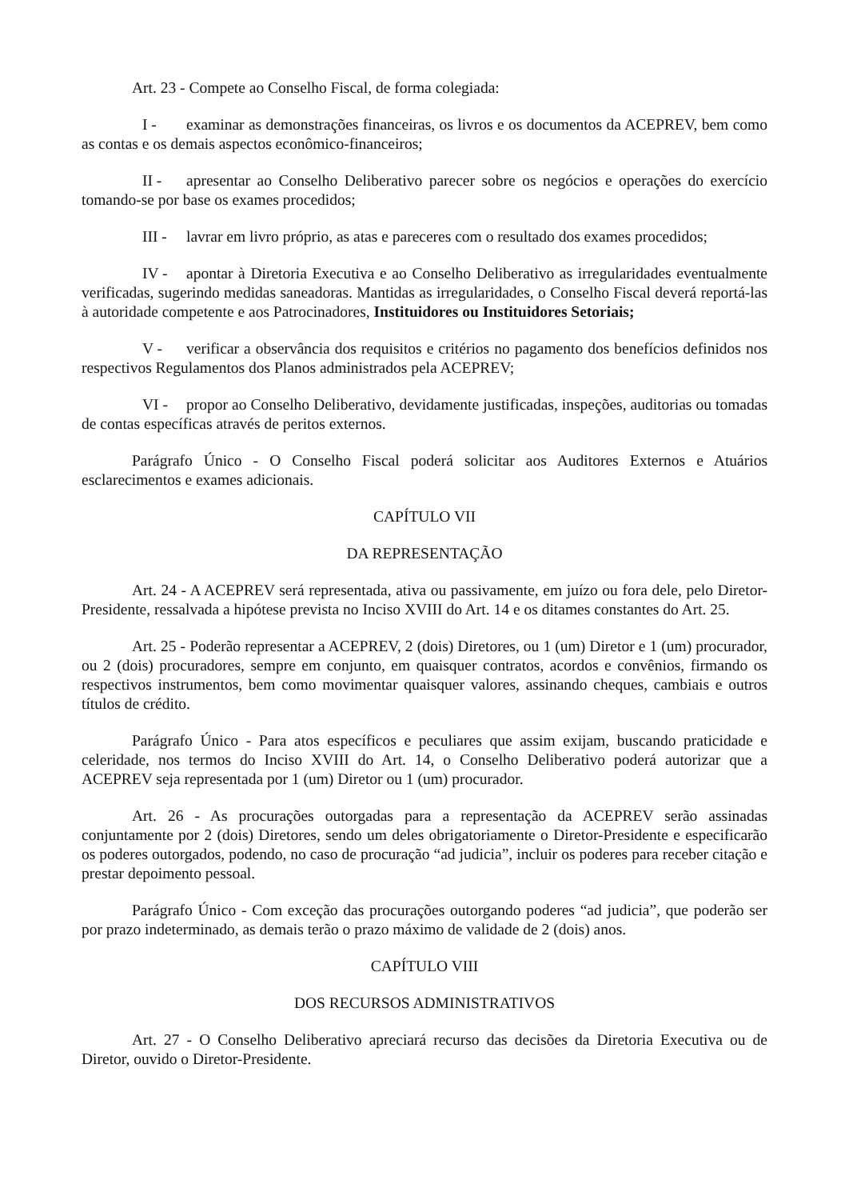Art. 23 - Compete ao Conselho Fiscal, de forma colegiada:
I - examinar as demonstrações financeiras, os livros e os documentos da ACEPREV, bem como as contas e os demais aspectos econômico-financeiros;
II - apresentar ao Conselho Deliberativo parecer sobre os negócios e operações do exercício tomando-se por base os exames procedidos;
III - lavrar em livro próprio, as atas e pareceres com o resultado dos exames procedidos;
IV - apontar à Diretoria Executiva e ao Conselho Deliberativo as irregularidades eventualmente verificadas, sugerindo medidas saneadoras. Mantidas as irregularidades, o Conselho Fiscal deverá reportá-las à autoridade competente e aos Patrocinadores, Instituidores ou Instituidores Setoriais;
V - verificar a observância dos requisitos e critérios no pagamento dos benefícios definidos nos respectivos Regulamentos dos Planos administrados pela ACEPREV;
VI - propor ao Conselho Deliberativo, devidamente justificadas, inspeções, auditorias ou tomadas de contas específicas através de peritos externos.
Parágrafo Único - O Conselho Fiscal poderá solicitar aos Auditores Externos e Atuários esclarecimentos e exames adicionais.
CAPÍTULO VII
DA REPRESENTAÇÃO
Art. 24 - A ACEPREV será representada, ativa ou passivamente, em juízo ou fora dele, pelo Diretor-Presidente, ressalvada a hipótese prevista no Inciso XVIII do Art. 14 e os ditames constantes do Art. 25.
Art. 25 - Poderão representar a ACEPREV, 2 (dois) Diretores, ou 1 (um) Diretor e 1 (um) procurador, ou 2 (dois) procuradores, sempre em conjunto, em quaisquer contratos, acordos e convênios, firmando os respectivos instrumentos, bem como movimentar quaisquer valores, assinando cheques, cambiais e outros títulos de crédito.
Parágrafo Único - Para atos específicos e peculiares que assim exijam, buscando praticidade e celeridade, nos termos do Inciso XVIII do Art. 14, o Conselho Deliberativo poderá autorizar que a ACEPREV seja representada por 1 (um) Diretor ou 1 (um) procurador.
Art. 26 - As procurações outorgadas para a representação da ACEPREV serão assinadas conjuntamente por 2 (dois) Diretores, sendo um deles obrigatoriamente o Diretor-Presidente e especificarão os poderes outorgados, podendo, no caso de procuração “ad judicia”, incluir os poderes para receber citação e prestar depoimento pessoal.
Parágrafo Único - Com exceção das procurações outorgando poderes “ad judicia”, que poderão ser por prazo indeterminado, as demais terão o prazo máximo de validade de 2 (dois) anos.
CAPÍTULO VIII
DOS RECURSOS ADMINISTRATIVOS
Art. 27 - O Conselho Deliberativo apreciará recurso das decisões da Diretoria Executiva ou de Diretor, ouvido o Diretor-Presidente.